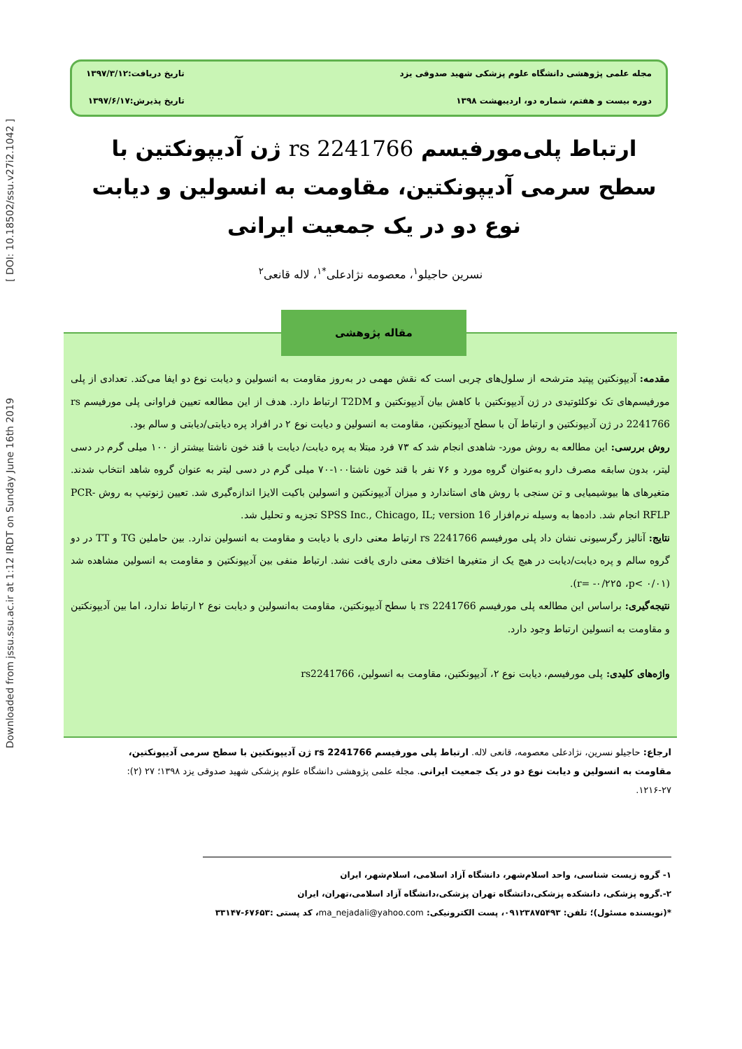Downloaded from jssu.ssu.ac.ir at 1:12 IRDT on Sunday June 16th 2019 [ DOI: 10.18502/ssu.v27i2.1042 ]
مجله علمی پژوهشی دانشگاه علوم پزشکی شهید صدوقی یزد
تاریخ دریافت:۱۳۹۷/۳/۱۲
دوره بیست و هفتم، شماره دو، اردیبهشت ۱۳۹۸
تاریخ پذیرش:۱۳۹۷/۶/۱۷
ارتباط پلی‌مورفیسم rs 2241766 ژن آدیپونکتین با سطح سرمی آدیپونکتین، مقاومت به انسولین و دیابت نوع دو در یک جمعیت ایرانی
نسرین حاجیلو<sup>۱</sup>، معصومه نژادعلی<sup>*۱</sup>، لاله قانعی<sup>۲</sup>
مقدمه: آدیپونکتین پپتید مترشحه از سلول‌های چربی است که نقش مهمی در به‌روز مقاومت به انسولین و دیابت نوع دو ایفا می‌کند. تعدادی از پلی مورفیسم‌های تک نوکلئوتیدی در ژن آدیپونکتین با کاهش بیان آدیپونکتین و T2DM ارتباط دارد. هدف از این مطالعه تعیین فراوانی پلی مورفیسم rs 2241766 در ژن آدیپونکتین و ارتباط آن با سطح آدیپونکتین، مقاومت به انسولین و دیابت نوع ۲ در افراد پره دیابتی/دیابتی و سالم بود.
روش بررسی: این مطالعه به روش مورد- شاهدی انجام شد که ۷۳ فرد مبتلا به پره دیابت/ دیابت با قند خون ناشتا بیشتر از ۱۰۰ میلی گرم در دسی لیتر، بدون سابقه مصرف دارو به‌عنوان گروه مورد و ۷۶ نفر با قند خون ناشتا۱۰۰-۷۰ میلی گرم در دسی لیتر به عنوان گروه شاهد انتخاب شدند. متغیرهای ها بیوشیمیایی و تن سنجی با روش های استاندارد و میزان آدیپونکتین و انسولین باکیت الایزا اندازه‌گیری شد. تعیین ژنوتیپ به روش PCR-RFLP انجام شد. داده‌ها به وسیله نرم‌افزار SPSS Inc., Chicago, IL; version 16 تجزیه و تحلیل شد.
نتایج: آنالیز رگرسیونی نشان داد پلی مورفیسم rs 2241766 ارتباط معنی داری با دیابت و مقاومت به انسولین ندارد. بین حاملین TG و TT در دو گروه سالم و پره دیابت/دیابت در هیچ یک از متغیرها اختلاف معنی داری یافت نشد. ارتباط منفی بین آدیپونکتین و مقاومت به انسولین مشاهده شد (r= -۰/۲۲۵ ،p< ۰/۰۱).
نتیجه‌گیری: براساس این مطالعه پلی مورفیسم rs 2241766 با سطح آدیپونکتین، مقاومت به‌انسولین و دیابت نوع ۲ ارتباط ندارد، اما بین آدیپونکتین و مقاومت به انسولین ارتباط وجود دارد.
واژه‌های کلیدی: پلی مورفیسم، دیابت نوع ۲، آدیپونکتین، مقاومت به انسولین، rs2241766
مقاله پژوهشی
ارجاع: حاجیلو نسرین، نژادعلی معصومه، قانعی لاله. ارتباط پلی مورفیسم rs 2241766 ژن آدیپونکتین با سطح سرمی آدیپونکتین، مقاومت به انسولین و دیابت نوع دو در یک جمعیت ایرانی. مجله علمی پژوهشی دانشگاه علوم پزشکی شهید صدوقی یزد ۱۳۹۸؛ ۲۷ (۲): ۲۷-۱۲۱۶.
۱- گروه زیست شناسی، واحد اسلام‌شهر، دانشگاه آزاد اسلامی، اسلام‌شهر، ایران
۲-.گروه پزشکی، دانشکده پزشکی،داتشگاه تهران پزشکی،دانشگاه آزاد اسلامی،تهران، ایران
*(نویسنده مسئول)؛ تلفن: ۰۹۱۲۳۸۷۵۴۹۳، پست الکترونیکی: ma_nejadali@yahoo.com، کد پستی :۶۷۶۵۳-۳۳۱۴۷